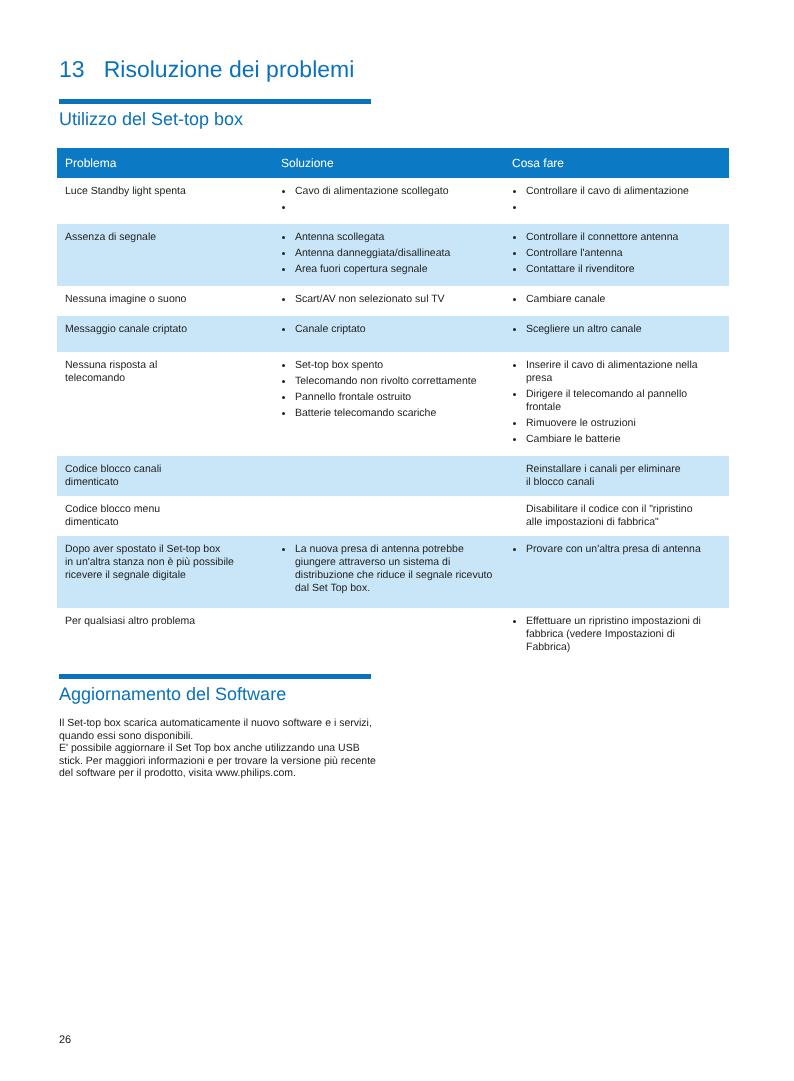13 Risoluzione dei problemi
Utilizzo del Set-top box
| Problema | Soluzione | Cosa fare |
| --- | --- | --- |
| Luce Standby light spenta | Cavo di alimentazione scollegato | Controllare il cavo di alimentazione |
| Assenza di segnale | Antenna scollegata Antenna danneggiata/disallineata Area fuori copertura segnale | Controllare il connettore antenna Controllare l'antenna Contattare il rivenditore |
| Nessuna imagine o suono | Scart/AV non selezionato sul TV | Cambiare canale |
| Messaggio canale criptato | Canale criptato | Scegliere un altro canale |
| Nessuna risposta al telecomando | Set-top box spento Telecomando non rivolto correttamente Pannello frontale ostruito Batterie telecomando scariche | Inserire il cavo di alimentazione nella presa Dirigere il telecomando al pannello frontale Rimuovere le ostruzioni Cambiare le batterie |
| Codice blocco canali dimenticato | | Reinstallare i canali per eliminare il blocco canali |
| Codice blocco menu dimenticato | | Disabilitare il codice con il "ripristino alle impostazioni di fabbrica" |
| Dopo aver spostato il Set-top box in un'altra stanza non è più possibile ricevere il segnale digitale | La nuova presa di antenna potrebbe giungere attraverso un sistema di distribuzione che riduce il segnale ricevuto dal Set Top box. | Provare con un'altra presa di antenna |
| Per qualsiasi altro problema | | Effettuare un ripristino impostazioni di fabbrica (vedere Impostazioni di Fabbrica) |
Aggiornamento del Software
Il Set-top box scarica automaticamente il nuovo software e i servizi, quando essi sono disponibili.
E' possibile aggiornare il Set Top box anche utilizzando una USB stick. Per maggiori informazioni e per trovare la versione più recente del software per il prodotto, visita www.philips.com.
26